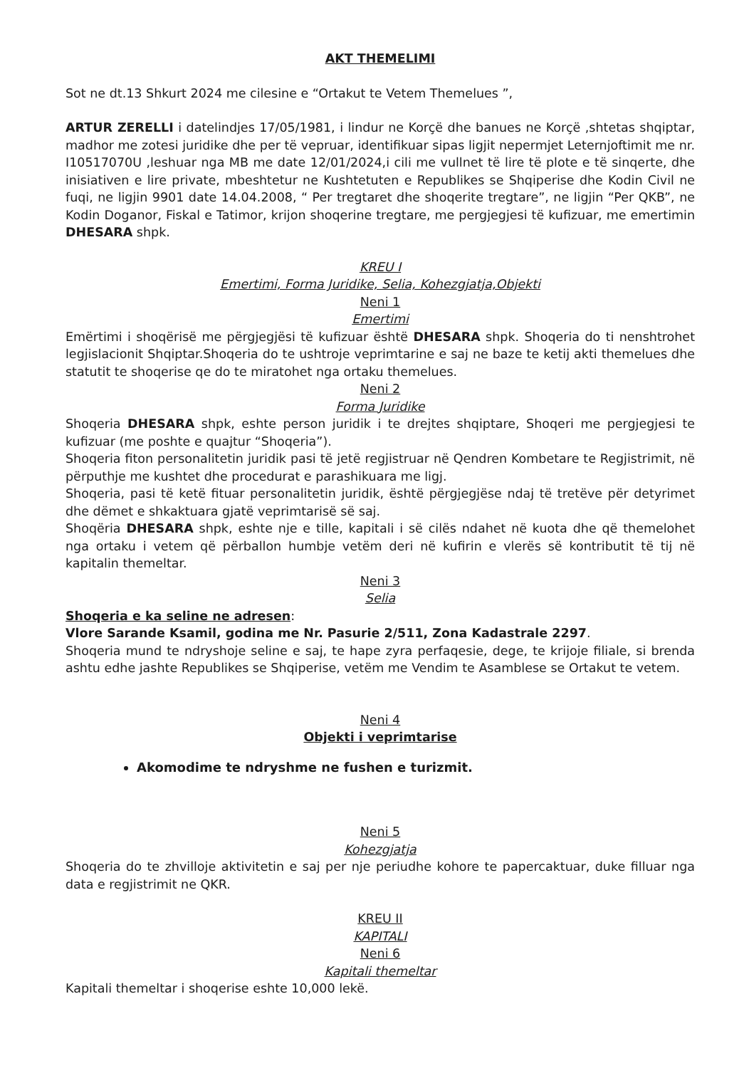AKT THEMELIMI
Sot ne dt.13 Shkurt 2024 me cilesine e “Ortakut te Vetem Themelues ”,
ARTUR ZERELLI i datelindjes 17/05/1981, i lindur ne Korçë dhe banues ne Korçë ,shtetas shqiptar, madhor me zotesi juridike dhe per të vepruar, identifikuar sipas ligjit nepermjet Leternjoftimit me nr. I10517070U ,leshuar nga MB me date 12/01/2024,i cili me vullnet të lire të plote e të sinqerte, dhe inisiativen e lire private, mbeshtetur ne Kushtetuten e Republikes se Shqiperise dhe Kodin Civil ne fuqi, ne ligjin 9901 date 14.04.2008, “ Per tregtaret dhe shoqerite tregtare”, ne ligjin “Per QKB”, ne Kodin Doganor, Fiskal e Tatimor, krijon shoqerine tregtare, me pergjegjesi të kufizuar, me emertimin DHESARA shpk.
KREU I
Emertimi, Forma Juridike, Selia, Kohezgjatja,Objekti
Neni 1
Emertimi
Emërtimi i shoqërisë me përgjegjësi të kufizuar është DHESARA shpk. Shoqeria do ti nenshtrohet legjislacionit Shqiptar.Shoqeria do te ushtroje veprimtarine e saj ne baze te ketij akti themelues dhe statutit te shoqerise qe do te miratohet nga ortaku themelues.
Neni 2
Forma Juridike
Shoqeria DHESARA shpk, eshte person juridik i te drejtes shqiptare, Shoqeri me pergjegjesi te kufizuar (me poshte e quajtur “Shoqeria”).
Shoqeria fiton personalitetin juridik pasi të jetë regjistruar në Qendren Kombetare te Regjistrimit, në përputhje me kushtet dhe procedurat e parashikuara me ligj.
Shoqeria, pasi të ketë fituar personalitetin juridik, është përgjegjëse ndaj të tretëve për detyrimet dhe dëmet e shkaktuara gjatë veprimtarisë së saj.
Shoqëria DHESARA shpk, eshte nje e tille, kapitali i së cilës ndahet në kuota dhe që themelohet nga ortaku i vetem që përballon humbje vetëm deri në kufirin e vlerës së kontributit të tij në kapitalin themeltar.
Neni 3
Selia
Shoqeria e ka seline ne adresen:
Vlore Sarande Ksamil, godina me Nr. Pasurie 2/511, Zona Kadastrale 2297.
Shoqeria mund te ndryshoje seline e saj, te hape zyra perfaqesie, dege, te krijoje filiale, si brenda ashtu edhe jashte Republikes se Shqiperise, vetëm me Vendim te Asamblese se Ortakut te vetem.
Neni 4
Objekti i veprimtarise
Akomodime te ndryshme ne fushen e turizmit.
Neni 5
Kohezgjatja
Shoqeria do te zhvilloje aktivitetin e saj per nje periudhe kohore te papercaktuar, duke filluar nga data e regjistrimit ne QKR.
KREU II
KAPITALI
Neni 6
Kapitali themeltar
Kapitali themeltar i shoqerise eshte 10,000 lekë.